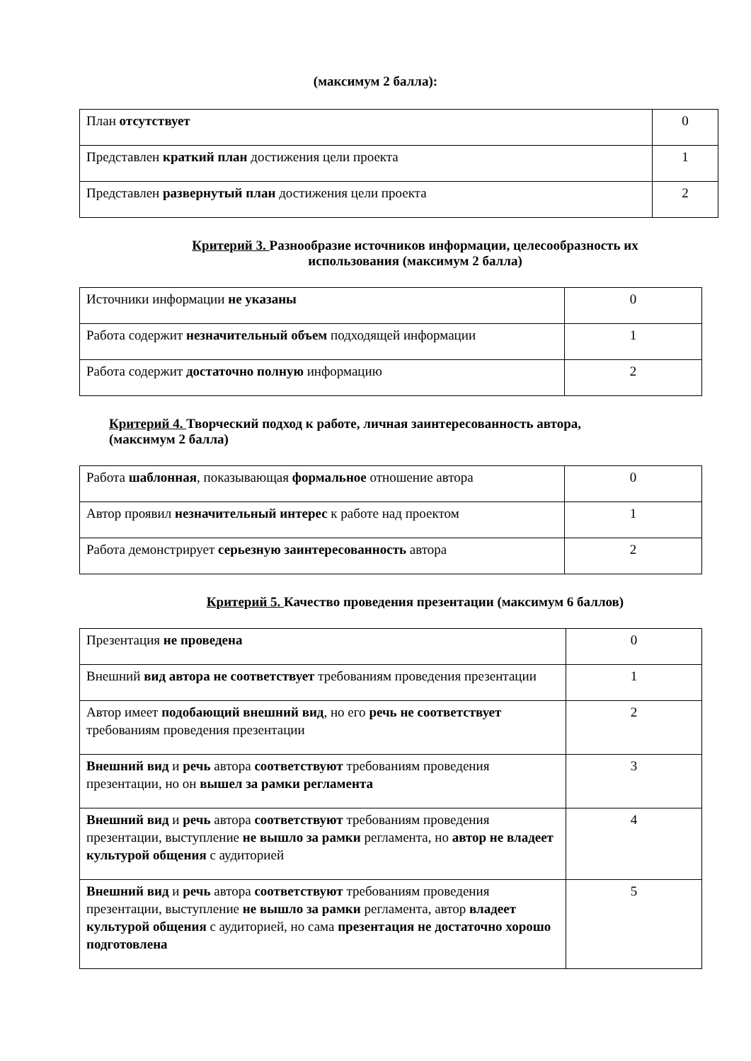(максимум 2 балла):
| План отсутствует | 0 |
| Представлен краткий план достижения цели проекта | 1 |
| Представлен развернутый план достижения цели проекта | 2 |
Критерий 3. Разнообразие источников информации, целесообразность их
использования (максимум 2 балла)
| Источники информации не указаны | 0 |
| Работа содержит незначительный объем подходящей информации | 1 |
| Работа содержит достаточно полную информацию | 2 |
Критерий 4. Творческий подход к работе, личная заинтересованность автора,
(максимум 2 балла)
| Работа шаблонная , показывающая формальное отношение автора | 0 |
| Автор проявил незначительный интерес к работе над проектом | 1 |
| Работа демонстрирует серьезную заинтересованность автора | 2 |
Критерий 5. Качество проведения презентации (максимум 6 баллов)
| Презентация не проведена | 0 |
| Внешний вид автора не соответствует требованиям проведения презентации | 1 |
| Автор имеет подобающий внешний вид , но его речь не соответствует требованиям проведения презентации | 2 |
| Внешний вид и речь автора соответствуют требованиям проведения презентации, но он вышел за рамки регламента | 3 |
| Внешний вид и речь автора соответствуют требованиям проведения презентации, выступление не вышло за рамки регламента, но автор не владеет культурой общения с аудиторией | 4 |
| Внешний вид и речь автора соответствуют требованиям проведения презентации, выступление не вышло за рамки регламента, автор владеет культурой общения с аудиторией, но сама презентация не достаточно хорошо подготовлена | 5 |